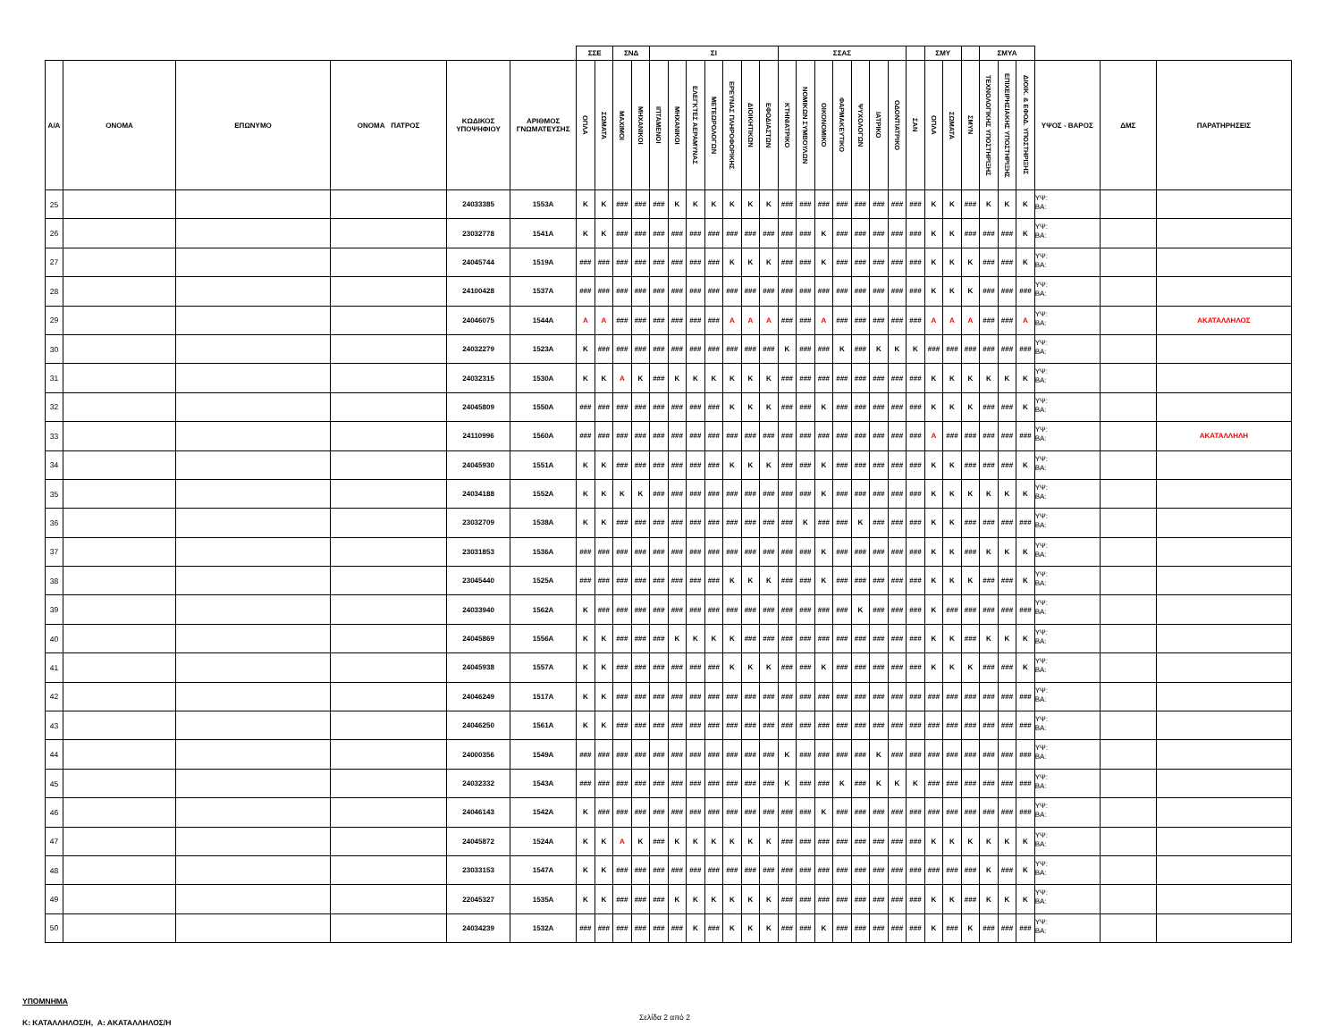| | | | | | | ΣΣΕ | | ΣΝΔ | | ΣΙ | | | | | | | ΣΣΑΣ | | | | | | | | ΣΜΥ | | | ΣΜΥΑ | | | | | |
| --- | --- | --- | --- | --- | --- | --- | --- | --- | --- | --- | --- | --- | --- | --- | --- | --- | --- | --- | --- | --- | --- | --- | --- | --- | --- | --- | --- | --- | --- | --- | --- | --- | --- |
| Α/Α | ΟΝΟΜΑ | ΕΠΩΝΥΜΟ | ΟΝΟΜΑ ΠΑΤΡΟΣ | ΚΩΔΙΚΟΣ ΥΠΟΨΗΦΙΟΥ | ΑΡΙΘΜΟΣ ΓΝΩΜΑΤΕΥΣΗΣ | ΟΠΛΑ | ΣΩΜΑΤΑ | ΜΑΧΙΜΟΙ | ΜΗΧΑΝΙΚΟΙ | ΙΠΤΑΜΕΝΟΙ | ΜΗΧΑΝΙΚΟΙ | ΕΛΕΓΚΤΕΣ ΑΕΡΑΜΥΝΑΣ | ΜΕΤΕΩΡΟΛΟΓΩΝ | ΕΡΕΥΝΑΣ ΠΛΗΡΟΦΟΡΙΚΗΣ | ΔΙΟΙΚΗΤΙΚΩΝ | ΕΦΟΔΙΑΣΤΩΝ | ΚΤΗΝΙΑΤΡΙΚΟ | ΝΟΜΙΚΩΝ ΣΥΜΒΟΥΛΩΝ | ΟΙΚΟΝΟΜΙΚΟ | ΦΑΡΜΑΚΕΥΤΙΚΟ | ΨΥΧΟΛΟΓΩΝ | ΙΑΤΡΙΚΟ | ΟΔΟΝΤΙΑΤΡΙΚΟ | ΣΑΝ | ΟΠΛΑ | ΣΩΜΑΤΑ | ΣΜΥΝ | ΤΕΧΝΟΛΟΓΙΚΗΣ ΥΠΟΣΤΗΡΙΞΗΣ | ΕΠΙΧΕΙΡΗΣΙΑΚΗΣ ΥΠΟΣΤΗΡΙΞΗΣ | ΔΙΟΙΚ. & ΕΦΟΔ. ΥΠΟΣΤΗΡΙΞΗΣ | ΥΨΟΣ - ΒΑΡΟΣ | ΔΜΣ | ΠΑΡΑΤΗΡΗΣΕΙΣ |
| 25 | | | | 24033385 | 1553Α | Κ | Κ | ### | ### | ### | Κ | Κ | Κ | Κ | Κ | Κ | ### | ### | ### | ### | ### | ### | ### | ### | Κ | Κ | ### | Κ | Κ | Κ | ΥΨ: ΒΑ: | | |
| 26 | | | | 23032778 | 1541Α | Κ | Κ | ### | ### | ### | ### | ### | ### | ### | ### | ### | ### | ### | Κ | ### | ### | ### | ### | ### | Κ | Κ | ### | ### | ### | Κ | ΥΨ: ΒΑ: | | |
| 27 | | | | 24045744 | 1519Α | ### | ### | ### | ### | ### | ### | ### | ### | Κ | Κ | Κ | ### | ### | Κ | ### | ### | ### | ### | ### | Κ | Κ | Κ | ### | ### | Κ | ΥΨ: ΒΑ: | | |
| 28 | | | | 24100428 | 1537Α | ### | ### | ### | ### | ### | ### | ### | ### | ### | ### | ### | ### | ### | ### | ### | ### | ### | ### | ### | Κ | Κ | Κ | ### | ### | ### | ΥΨ: ΒΑ: | | |
| 29 | | | | 24046075 | 1544Α | Α | Α | ### | ### | ### | ### | ### | ### | Α | Α | Α | ### | ### | Α | ### | ### | ### | ### | ### | Α | Α | Α | ### | ### | Α | ΥΨ: ΒΑ: | | ΑΚΑΤΑΛΛΗΛΟΣ |
| 30 | | | | 24032279 | 1523Α | Κ | ### | ### | ### | ### | ### | ### | ### | ### | ### | ### | Κ | ### | ### | Κ | ### | Κ | Κ | Κ | ### | ### | ### | ### | ### | ### | ΥΨ: ΒΑ: | | |
| 31 | | | | 24032315 | 1530Α | Κ | Κ | Α | Κ | ### | Κ | Κ | Κ | Κ | Κ | Κ | ### | ### | ### | ### | ### | ### | ### | ### | Κ | Κ | Κ | Κ | Κ | Κ | ΥΨ: ΒΑ: | | |
| 32 | | | | 24045809 | 1550Α | ### | ### | ### | ### | ### | ### | ### | ### | Κ | Κ | Κ | ### | ### | Κ | ### | ### | ### | ### | ### | Κ | Κ | Κ | ### | ### | Κ | ΥΨ: ΒΑ: | | |
| 33 | | | | 24110996 | 1560Α | ### | ### | ### | ### | ### | ### | ### | ### | ### | ### | ### | ### | ### | ### | ### | ### | ### | ### | ### | Α | ### | ### | ### | ### | ### | ΥΨ: ΒΑ: | | ΑΚΑΤΑΛΛΗΛΗ |
| 34 | | | | 24045930 | 1551Α | Κ | Κ | ### | ### | ### | ### | ### | ### | Κ | Κ | Κ | ### | ### | Κ | ### | ### | ### | ### | ### | Κ | Κ | ### | ### | ### | Κ | ΥΨ: ΒΑ: | | |
| 35 | | | | 24034188 | 1552Α | Κ | Κ | Κ | Κ | ### | ### | ### | ### | ### | ### | ### | ### | ### | Κ | ### | ### | ### | ### | ### | Κ | Κ | Κ | Κ | Κ | Κ | ΥΨ: ΒΑ: | | |
| 36 | | | | 23032709 | 1538Α | Κ | Κ | ### | ### | ### | ### | ### | ### | ### | ### | ### | ### | Κ | ### | ### | Κ | ### | ### | ### | Κ | Κ | ### | ### | ### | ### | ΥΨ: ΒΑ: | | |
| 37 | | | | 23031853 | 1536Α | ### | ### | ### | ### | ### | ### | ### | ### | ### | ### | ### | ### | ### | Κ | ### | ### | ### | ### | ### | Κ | Κ | ### | Κ | Κ | Κ | ΥΨ: ΒΑ: | | |
| 38 | | | | 23045440 | 1525Α | ### | ### | ### | ### | ### | ### | ### | ### | Κ | Κ | Κ | ### | ### | Κ | ### | ### | ### | ### | ### | Κ | Κ | Κ | ### | ### | Κ | ΥΨ: ΒΑ: | | |
| 39 | | | | 24033940 | 1562Α | Κ | ### | ### | ### | ### | ### | ### | ### | ### | ### | ### | ### | ### | ### | ### | Κ | ### | ### | ### | Κ | ### | ### | ### | ### | ### | ΥΨ: ΒΑ: | | |
| 40 | | | | 24045869 | 1556Α | Κ | Κ | ### | ### | ### | Κ | Κ | Κ | Κ | ### | ### | ### | ### | ### | ### | ### | ### | ### | ### | Κ | Κ | ### | Κ | Κ | Κ | ΥΨ: ΒΑ: | | |
| 41 | | | | 24045938 | 1557Α | Κ | Κ | ### | ### | ### | ### | ### | ### | Κ | Κ | Κ | ### | ### | Κ | ### | ### | ### | ### | ### | Κ | Κ | Κ | ### | ### | Κ | ΥΨ: ΒΑ: | | |
| 42 | | | | 24046249 | 1517Α | Κ | Κ | ### | ### | ### | ### | ### | ### | ### | ### | ### | ### | ### | ### | ### | ### | ### | ### | ### | ### | ### | ### | ### | ### | ### | ΥΨ: ΒΑ: | | |
| 43 | | | | 24046250 | 1561Α | Κ | Κ | ### | ### | ### | ### | ### | ### | ### | ### | ### | ### | ### | ### | ### | ### | ### | ### | ### | ### | ### | ### | ### | ### | ### | ΥΨ: ΒΑ: | | |
| 44 | | | | 24000356 | 1549Α | ### | ### | ### | ### | ### | ### | ### | ### | ### | ### | ### | Κ | ### | ### | ### | ### | Κ | ### | ### | ### | ### | ### | ### | ### | ### | ΥΨ: ΒΑ: | | |
| 45 | | | | 24032332 | 1543Α | ### | ### | ### | ### | ### | ### | ### | ### | ### | ### | ### | Κ | ### | ### | Κ | ### | Κ | Κ | Κ | ### | ### | ### | ### | ### | ### | ΥΨ: ΒΑ: | | |
| 46 | | | | 24046143 | 1542Α | Κ | ### | ### | ### | ### | ### | ### | ### | ### | ### | ### | ### | ### | Κ | ### | ### | ### | ### | ### | ### | ### | ### | ### | ### | ### | ΥΨ: ΒΑ: | | |
| 47 | | | | 24045872 | 1524Α | Κ | Κ | Α | Κ | ### | Κ | Κ | Κ | Κ | Κ | Κ | ### | ### | ### | ### | ### | ### | ### | ### | Κ | Κ | Κ | Κ | Κ | Κ | ΥΨ: ΒΑ: | | |
| 48 | | | | 23033153 | 1547Α | Κ | Κ | ### | ### | ### | ### | ### | ### | ### | ### | ### | ### | ### | ### | ### | ### | ### | ### | ### | ### | ### | ### | Κ | ### | Κ | ΥΨ: ΒΑ: | | |
| 49 | | | | 22045327 | 1535Α | Κ | Κ | ### | ### | ### | Κ | Κ | Κ | Κ | Κ | Κ | ### | ### | ### | ### | ### | ### | ### | ### | Κ | Κ | ### | Κ | Κ | Κ | ΥΨ: ΒΑ: | | |
| 50 | | | | 24034239 | 1532Α | ### | ### | ### | ### | ### | ### | Κ | ### | Κ | Κ | Κ | ### | ### | Κ | ### | ### | ### | ### | ### | Κ | ### | Κ | ### | ### | ### | ΥΨ: ΒΑ: | | |
ΥΠΟΜΝΗΜΑ
Κ: ΚΑΤΑΛΛΗΛΟΣ/Η, Α: ΑΚΑΤΑΛΛΗΛΟΣ/Η
Σελίδα 2 από 2